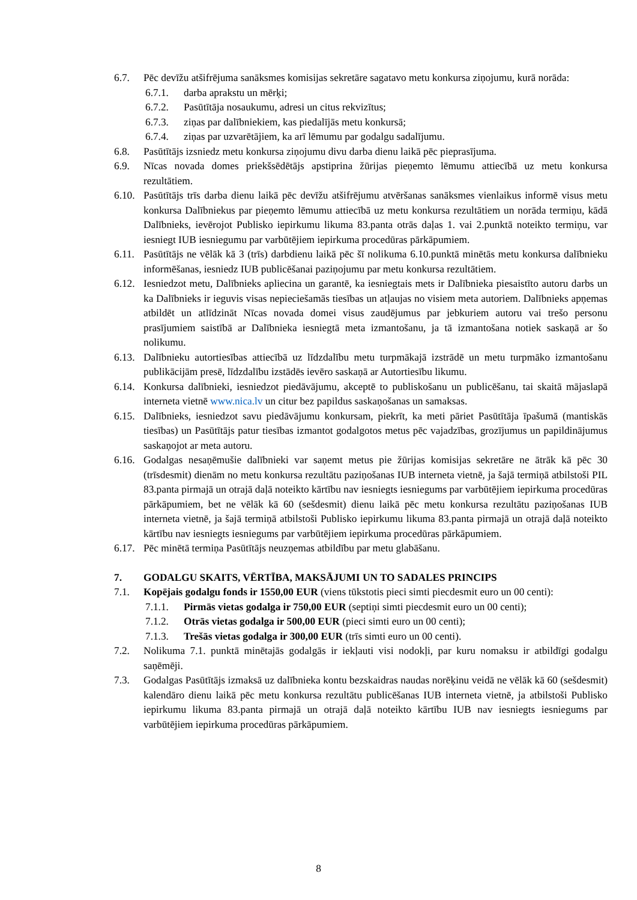6.7. Pēc devīžu atšifrējuma sanāksmes komisijas sekretāre sagatavo metu konkursa ziņojumu, kurā norāda:
6.7.1. darba aprakstu un mērķi;
6.7.2. Pasūtītāja nosaukumu, adresi un citus rekvizītus;
6.7.3. ziņas par dalībniekiem, kas piedalījās metu konkursā;
6.7.4. ziņas par uzvarētājiem, ka arī lēmumu par godalgu sadalījumu.
6.8. Pasūtītājs izsniedz metu konkursa ziņojumu divu darba dienu laikā pēc pieprasījuma.
6.9. Nīcas novada domes priekšsēdētājs apstiprina žūrijas pieņemto lēmumu attiecībā uz metu konkursa rezultātiem.
6.10. Pasūtītājs trīs darba dienu laikā pēc devīžu atšifrējumu atvēršanas sanāksmes vienlaikus informē visus metu konkursa Dalībniekus par pieņemto lēmumu attiecībā uz metu konkursa rezultātiem un norāda termiņu, kādā Dalībnieks, ievērojot Publisko iepirkumu likuma 83.panta otrās daļas 1. vai 2.punktā noteikto termiņu, var iesniegt IUB iesniegumu par varbūtējiem iepirkuma procedūras pārkāpumiem.
6.11. Pasūtītājs ne vēlāk kā 3 (trīs) darbdienu laikā pēc šī nolikuma 6.10.punktā minētās metu konkursa dalībnieku informēšanas, iesniedz IUB publicēšanai paziņojumu par metu konkursa rezultātiem.
6.12. Iesniedzot metu, Dalībnieks apliecina un garantē, ka iesniegtais mets ir Dalībnieka piesaistīto autoru darbs un ka Dalībnieks ir ieguvis visas nepieciešamās tiesības un atļaujas no visiem meta autoriem. Dalībnieks apņemas atbildēt un atlīdzināt Nīcas novada domei visus zaudējumus par jebkuriem autoru vai trešo personu prasījumiem saistībā ar Dalībnieka iesniegtā meta izmantošanu, ja tā izmantošana notiek saskaņā ar šo nolikumu.
6.13. Dalībnieku autortiesības attiecībā uz līdzdalību metu turpmākajā izstrādē un metu turpmāko izmantošanu publikācijām presē, līdzdalību izstādēs ievēro saskaņā ar Autortiesību likumu.
6.14. Konkursa dalībnieki, iesniedzot piedāvājumu, akceptē to publiskošanu un publicēšanu, tai skaitā mājaslapā interneta vietnē www.nica.lv un citur bez papildus saskaņošanas un samaksas.
6.15. Dalībnieks, iesniedzot savu piedāvājumu konkursam, piekrīt, ka meti pāriet Pasūtītāja īpašumā (mantiskās tiesības) un Pasūtītājs patur tiesības izmantot godalgotos metus pēc vajadzības, grozījumus un papildinājumus saskaņojot ar meta autoru.
6.16. Godalgas nesaņēmušie dalībnieki var saņemt metus pie žūrijas komisijas sekretāre ne ātrāk kā pēc 30 (trīsdesmit) dienām no metu konkursa rezultātu paziņošanas IUB interneta vietnē, ja šajā termiņā atbilstoši PIL 83.panta pirmajā un otrajā daļā noteikto kārtību nav iesniegts iesniegums par varbūtējiem iepirkuma procedūras pārkāpumiem, bet ne vēlāk kā 60 (sešdesmit) dienu laikā pēc metu konkursa rezultātu paziņošanas IUB interneta vietnē, ja šajā termiņā atbilstoši Publisko iepirkumu likuma 83.panta pirmajā un otrajā daļā noteikto kārtību nav iesniegts iesniegums par varbūtējiem iepirkuma procedūras pārkāpumiem.
6.17. Pēc minētā termiņa Pasūtītājs neuzņemas atbildību par metu glabāšanu.
7. GODALGU SKAITS, VĒRTĪBA, MAKSĀJUMI UN TO SADALES PRINCIPS
7.1. Kopējais godalgu fonds ir 1550,00 EUR (viens tūkstotis pieci simti piecdesmit euro un 00 centi):
7.1.1. Pirmās vietas godalga ir 750,00 EUR (septiņi simti piecdesmit euro un 00 centi);
7.1.2. Otrās vietas godalga ir 500,00 EUR (pieci simti euro un 00 centi);
7.1.3. Trešās vietas godalga ir 300,00 EUR (trīs simti euro un 00 centi).
7.2. Nolikuma 7.1. punktā minētajās godalgās ir iekļauti visi nodokļi, par kuru nomaksu ir atbildīgi godalgu saņēmēji.
7.3. Godalgas Pasūtītājs izmaksā uz dalībnieka kontu bezskaidras naudas norēķinu veidā ne vēlāk kā 60 (sešdesmit) kalendāro dienu laikā pēc metu konkursa rezultātu publicēšanas IUB interneta vietnē, ja atbilstoši Publisko iepirkumu likuma 83.panta pirmajā un otrajā daļā noteikto kārtību IUB nav iesniegts iesniegums par varbūtējiem iepirkuma procedūras pārkāpumiem.
8